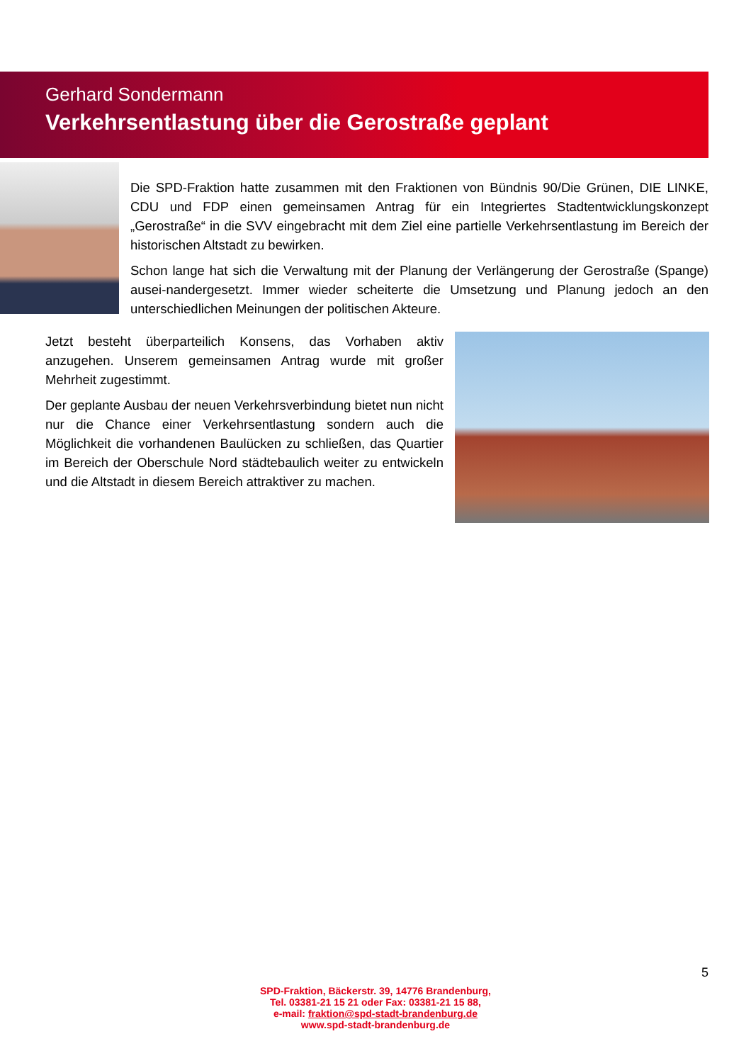Gerhard Sondermann
Verkehrsentlastung über die Gerostraße geplant
Die SPD-Fraktion hatte zusammen mit den Fraktionen von Bündnis 90/Die Grünen, DIE LINKE, CDU und FDP einen gemeinsamen Antrag für ein Integriertes Stadtentwicklungskonzept „Gerostraße“ in die SVV eingebracht mit dem Ziel eine partielle Verkehrsentlastung im Bereich der historischen Altstadt zu bewirken.
Schon lange hat sich die Verwaltung mit der Planung der Verlängerung der Gerostraße (Spange) ausei-nandergesetzt. Immer wieder scheiterte die Umsetzung und Planung jedoch an den unterschiedlichen Meinungen der politischen Akteure.
Jetzt besteht überparteilich Konsens, das Vorhaben aktiv anzugehen. Unserem gemeinsamen Antrag wurde mit großer Mehrheit zugestimmt.
Der geplante Ausbau der neuen Verkehrsverbindung bietet nun nicht nur die Chance einer Verkehrsentlastung sondern auch die Möglichkeit die vorhandenen Baulücken zu schließen, das Quartier im Bereich der Oberschule Nord städtebaulich weiter zu entwickeln und die Altstadt in diesem Bereich attraktiver zu machen.
5
SPD-Fraktion, Bäckerstr. 39, 14776 Brandenburg,
Tel. 03381-21 15 21 oder Fax: 03381-21 15 88,
e-mail: fraktion@spd-stadt-brandenburg.de
www.spd-stadt-brandenburg.de